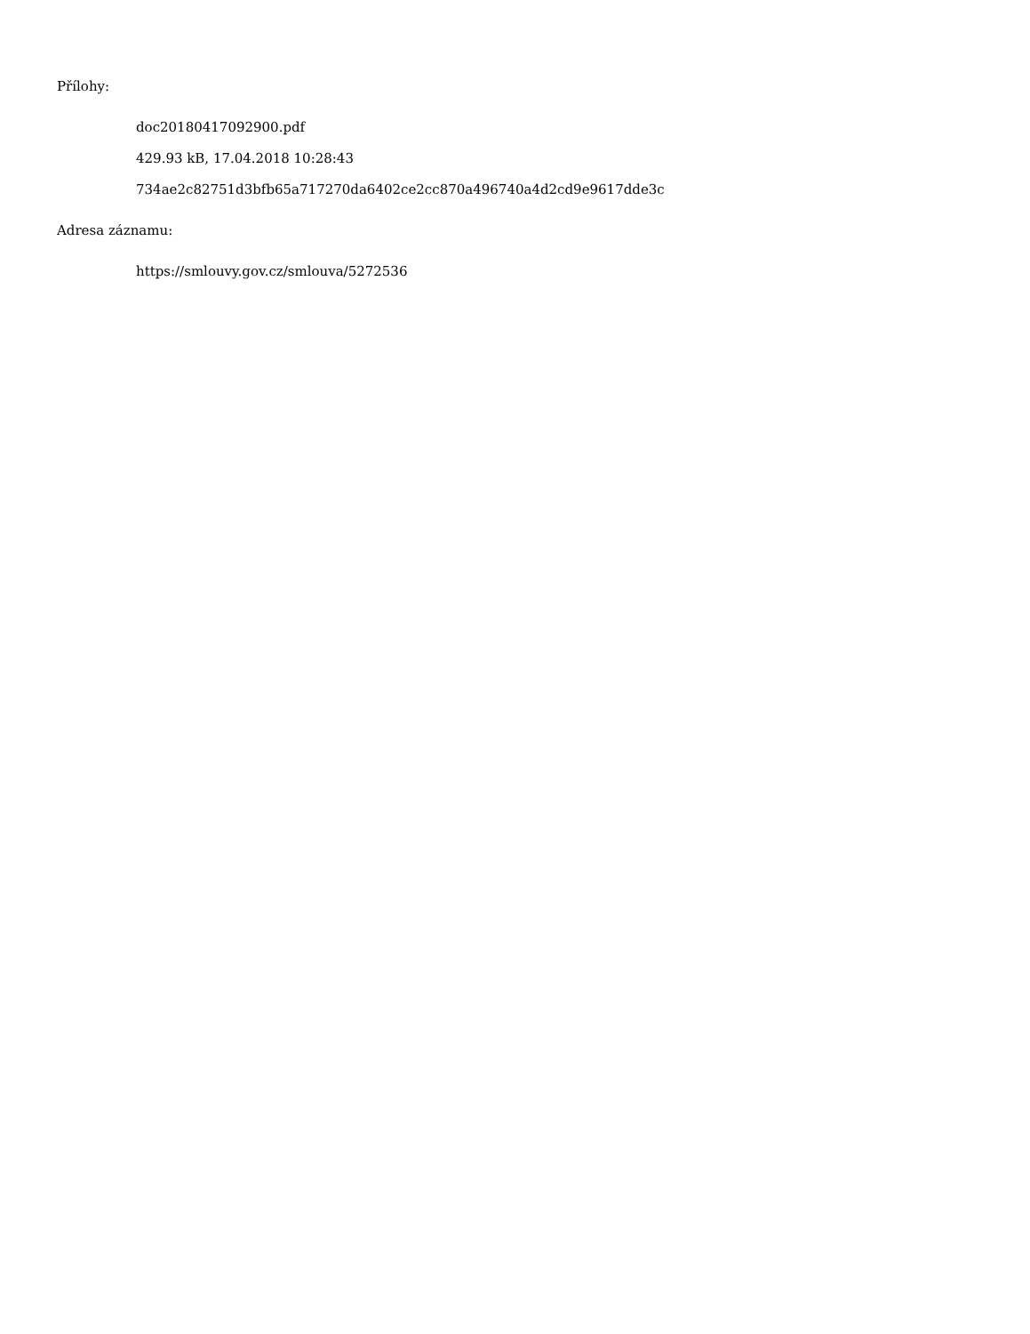Přílohy:
doc20180417092900.pdf
429.93 kB, 17.04.2018 10:28:43
734ae2c82751d3bfb65a717270da6402ce2cc870a496740a4d2cd9e9617dde3c
Adresa záznamu:
https://smlouvy.gov.cz/smlouva/5272536